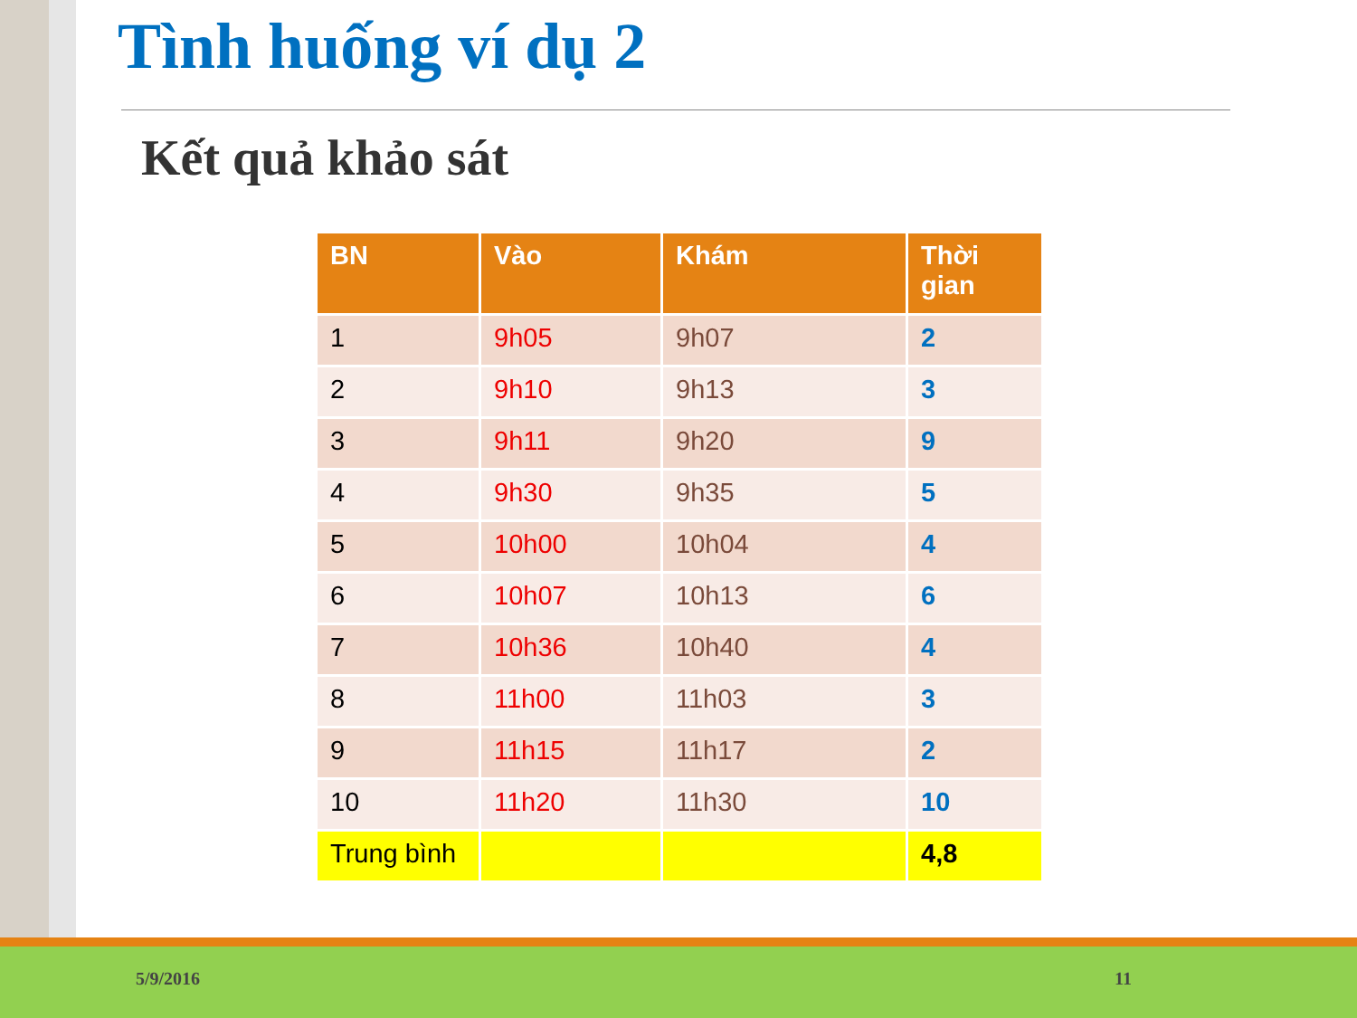Tình huống ví dụ 2
Kết quả khảo sát
| BN | Vào | Khám | Thời gian |
| --- | --- | --- | --- |
| 1 | 9h05 | 9h07 | 2 |
| 2 | 9h10 | 9h13 | 3 |
| 3 | 9h11 | 9h20 | 9 |
| 4 | 9h30 | 9h35 | 5 |
| 5 | 10h00 | 10h04 | 4 |
| 6 | 10h07 | 10h13 | 6 |
| 7 | 10h36 | 10h40 | 4 |
| 8 | 11h00 | 11h03 | 3 |
| 9 | 11h15 | 11h17 | 2 |
| 10 | 11h20 | 11h30 | 10 |
| Trung bình | | | 4,8 |
5/9/2016 11